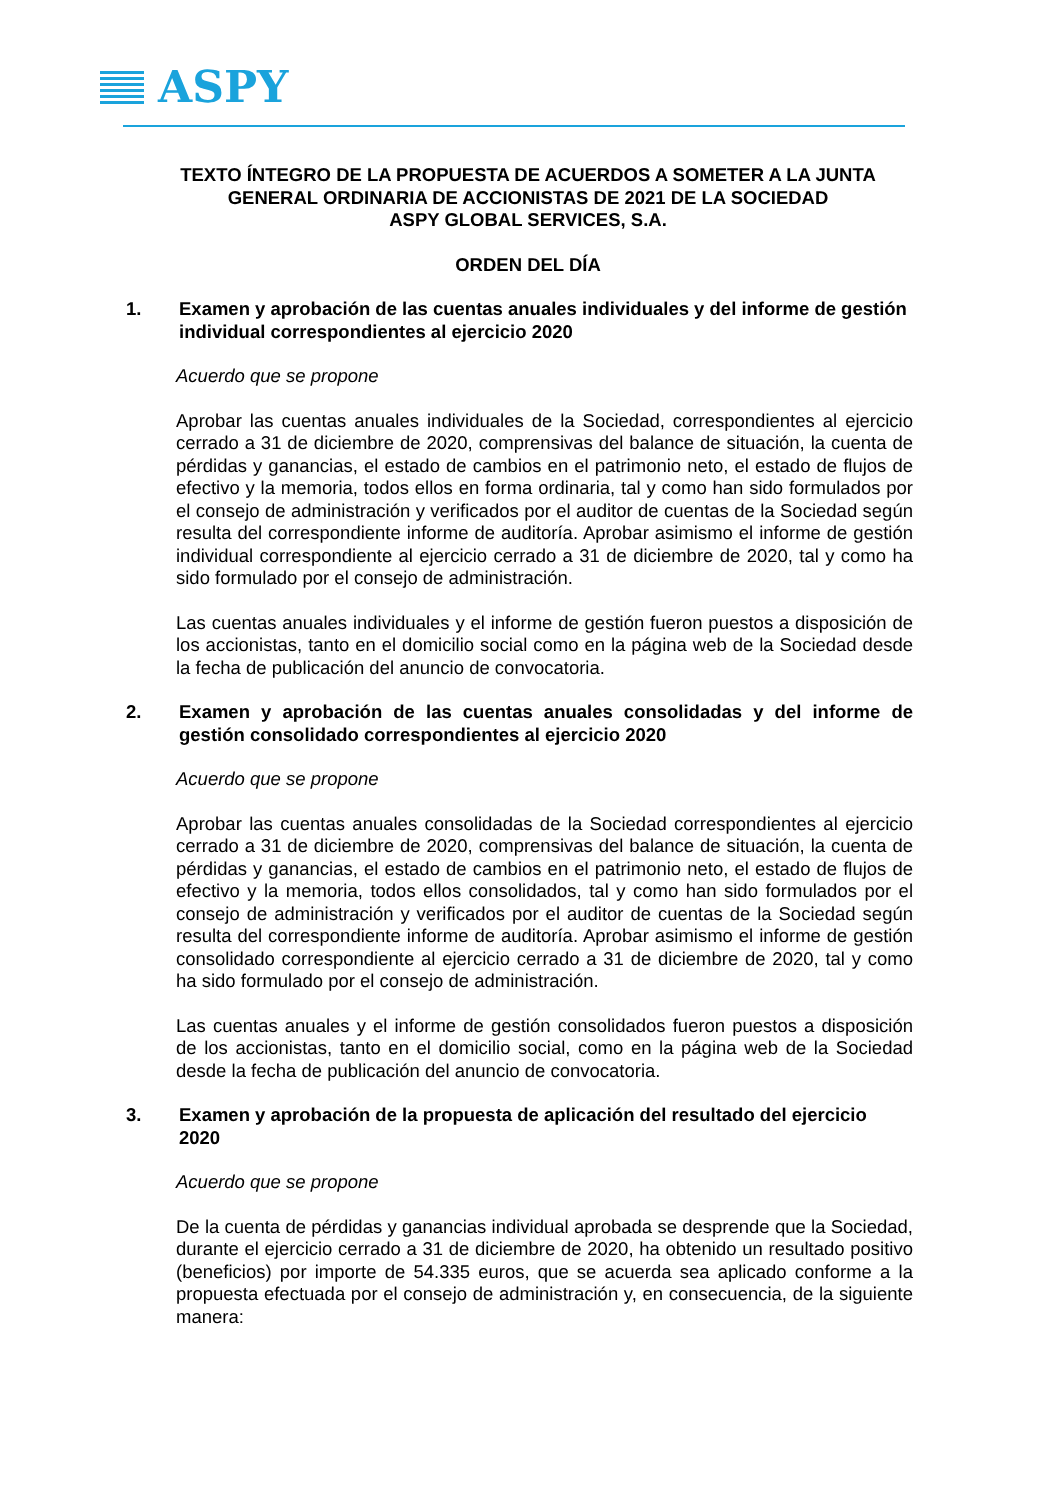ASPY
TEXTO ÍNTEGRO DE LA PROPUESTA DE ACUERDOS A SOMETER A LA JUNTA GENERAL ORDINARIA DE ACCIONISTAS DE 2021 DE LA SOCIEDAD
ASPY GLOBAL SERVICES, S.A.
ORDEN DEL DÍA
1. Examen y aprobación de las cuentas anuales individuales y del informe de gestión individual correspondientes al ejercicio 2020
Acuerdo que se propone
Aprobar las cuentas anuales individuales de la Sociedad, correspondientes al ejercicio cerrado a 31 de diciembre de 2020, comprensivas del balance de situación, la cuenta de pérdidas y ganancias, el estado de cambios en el patrimonio neto, el estado de flujos de efectivo y la memoria, todos ellos en forma ordinaria, tal y como han sido formulados por el consejo de administración y verificados por el auditor de cuentas de la Sociedad según resulta del correspondiente informe de auditoría. Aprobar asimismo el informe de gestión individual correspondiente al ejercicio cerrado a 31 de diciembre de 2020, tal y como ha sido formulado por el consejo de administración.
Las cuentas anuales individuales y el informe de gestión fueron puestos a disposición de los accionistas, tanto en el domicilio social como en la página web de la Sociedad desde la fecha de publicación del anuncio de convocatoria.
2. Examen y aprobación de las cuentas anuales consolidadas y del informe de gestión consolidado correspondientes al ejercicio 2020
Acuerdo que se propone
Aprobar las cuentas anuales consolidadas de la Sociedad correspondientes al ejercicio cerrado a 31 de diciembre de 2020, comprensivas del balance de situación, la cuenta de pérdidas y ganancias, el estado de cambios en el patrimonio neto, el estado de flujos de efectivo y la memoria, todos ellos consolidados, tal y como han sido formulados por el consejo de administración y verificados por el auditor de cuentas de la Sociedad según resulta del correspondiente informe de auditoría. Aprobar asimismo el informe de gestión consolidado correspondiente al ejercicio cerrado a 31 de diciembre de 2020, tal y como ha sido formulado por el consejo de administración.
Las cuentas anuales y el informe de gestión consolidados fueron puestos a disposición de los accionistas, tanto en el domicilio social, como en la página web de la Sociedad desde la fecha de publicación del anuncio de convocatoria.
3. Examen y aprobación de la propuesta de aplicación del resultado del ejercicio 2020
Acuerdo que se propone
De la cuenta de pérdidas y ganancias individual aprobada se desprende que la Sociedad, durante el ejercicio cerrado a 31 de diciembre de 2020, ha obtenido un resultado positivo (beneficios) por importe de 54.335 euros, que se acuerda sea aplicado conforme a la propuesta efectuada por el consejo de administración y, en consecuencia, de la siguiente manera: